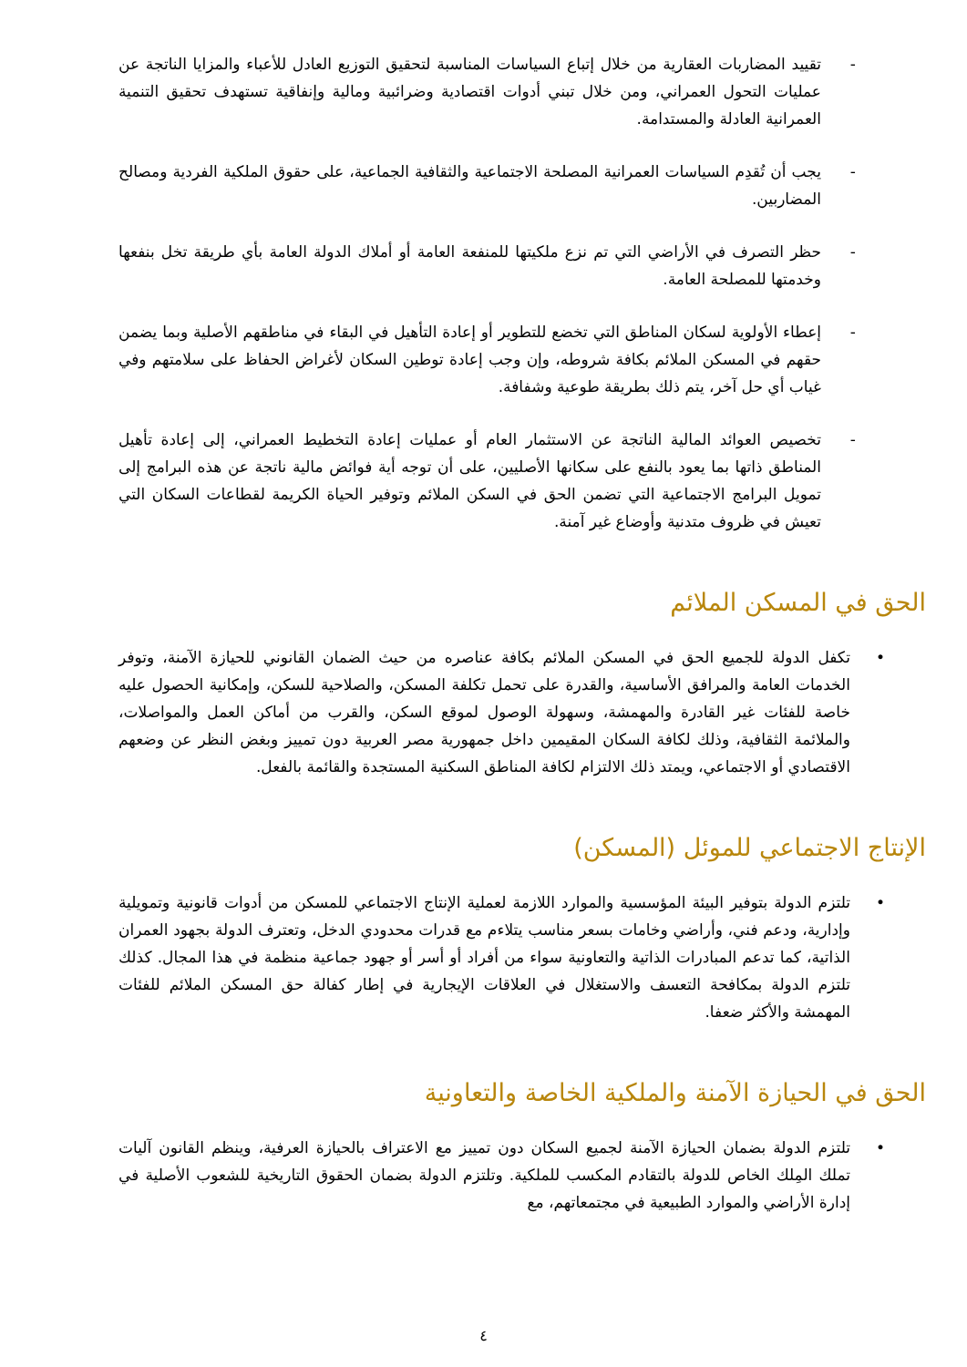- تقييد المضاربات العقارية من خلال إتباع السياسات المناسبة لتحقيق التوزيع العادل للأعباء والمزايا الناتجة عن عمليات التحول العمراني، ومن خلال تبني أدوات اقتصادية وضرائبية ومالية وإنفاقية تستهدف تحقيق التنمية العمرانية العادلة والمستدامة.
- يجب أن تُقدِم السياسات العمرانية المصلحة الاجتماعية والثقافية الجماعية، على حقوق الملكية الفردية ومصالح المضاربين.
- حظر التصرف في الأراضي التي تم نزع ملكيتها للمنفعة العامة أو أملاك الدولة العامة بأي طريقة تخل بنفعها وخدمتها للمصلحة العامة.
- إعطاء الأولوية لسكان المناطق التي تخضع للتطوير أو إعادة التأهيل في البقاء في مناطقهم الأصلية وبما يضمن حقهم في المسكن الملائم بكافة شروطه، وإن وجب إعادة توطين السكان لأغراض الحفاظ على سلامتهم وفي غياب أي حل آخر، يتم ذلك بطريقة طوعية وشفافة.
- تخصيص العوائد المالية الناتجة عن الاستثمار العام أو عمليات إعادة التخطيط العمراني، إلى إعادة تأهيل المناطق ذاتها بما يعود بالنفع على سكانها الأصليين، على أن توجه أية فوائض مالية ناتجة عن هذه البرامج إلى تمويل البرامج الاجتماعية التي تضمن الحق في السكن الملائم وتوفير الحياة الكريمة لقطاعات السكان التي تعيش في ظروف متدنية وأوضاع غير آمنة.
الحق في المسكن الملائم
• تكفل الدولة للجميع الحق في المسكن الملائم بكافة عناصره من حيث الضمان القانوني للحيازة الآمنة، وتوفر الخدمات العامة والمرافق الأساسية، والقدرة على تحمل تكلفة المسكن، والصلاحية للسكن، وإمكانية الحصول عليه خاصة للفئات غير القادرة والمهمشة، وسهولة الوصول لموقع السكن، والقرب من أماكن العمل والمواصلات، والملائمة الثقافية، وذلك لكافة السكان المقيمين داخل جمهورية مصر العربية دون تمييز وبغض النظر عن وضعهم الاقتصادي أو الاجتماعي، ويمتد ذلك الالتزام لكافة المناطق السكنية المستجدة والقائمة بالفعل.
الإنتاج الاجتماعي للموئل (المسكن)
• تلتزم الدولة بتوفير البيئة المؤسسية والموارد اللازمة لعملية الإنتاج الاجتماعي للمسكن من أدوات قانونية وتمويلية وإدارية، ودعم فني، وأراضي وخامات بسعر مناسب يتلاءم مع قدرات محدودي الدخل، وتعترف الدولة بجهود العمران الذاتية، كما تدعم المبادرات الذاتية والتعاونية سواء من أفراد أو أسر أو جهود جماعية منظمة في هذا المجال. كذلك تلتزم الدولة بمكافحة التعسف والاستغلال في العلاقات الإيجارية في إطار كفالة حق المسكن الملائم للفئات المهمشة والأكثر ضعفا.
الحق في الحيازة الآمنة والملكية الخاصة والتعاونية
• تلتزم الدولة بضمان الحيازة الآمنة لجميع السكان دون تمييز مع الاعتراف بالحيازة العرفية، وينظم القانون آليات تملك المِلك الخاص للدولة بالتقادم المكسب للملكية. وتلتزم الدولة بضمان الحقوق التاريخية للشعوب الأصلية في إدارة الأراضي والموارد الطبيعية في مجتمعاتهم، مع
٤